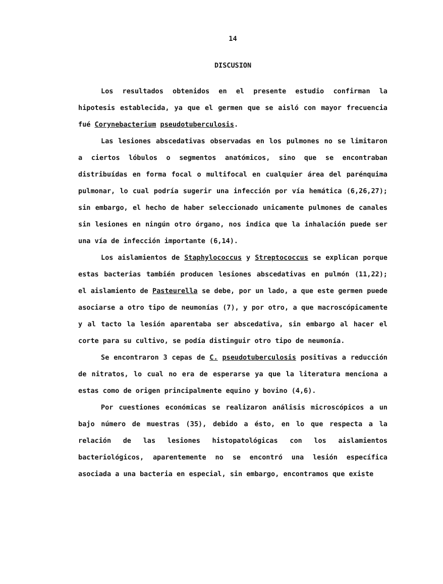14
DISCUSION
Los resultados obtenidos en el presente estudio confirman la hipotesis establecida, ya que el germen que se aisló con mayor frecuencia fué Corynebacterium pseudotuberculosis.
Las lesiones abscedativas observadas en los pulmones no se limitaron a ciertos lóbulos o segmentos anatómicos, sino que se encontraban distribuídas en forma focal o multifocal en cualquier área del parénquima pulmonar, lo cual podría sugerir una infección por vía hemática (6,26,27); sin embargo, el hecho de haber seleccionado unicamente pulmones de canales sin lesiones en ningún otro órgano, nos indica que la inhalación puede ser una vía de infección importante (6,14).
Los aislamientos de Staphylococcus y Streptococcus se explican porque estas bacterias también producen lesiones abscedativas en pulmón (11,22); el aislamiento de Pasteurella se debe, por un lado, a que este germen puede asociarse a otro tipo de neumonías (7), y por otro, a que macroscópicamente y al tacto la lesión aparentaba ser abscedativa, sin embargo al hacer el corte para su cultivo, se podía distinguir otro tipo de neumonía.
Se encontraron 3 cepas de C. pseudotuberculosis positivas a reducción de nitratos, lo cual no era de esperarse ya que la literatura menciona a estas como de origen principalmente equino y bovino (4,6).
Por cuestiones económicas se realizaron análisis microscópicos a un bajo número de muestras (35), debido a ésto, en lo que respecta a la relación de las lesiones histopatológicas con los aislamientos bacteriológicos, aparentemente no se encontró una lesión específica asociada a una bacteria en especial, sin embargo, encontramos que existe